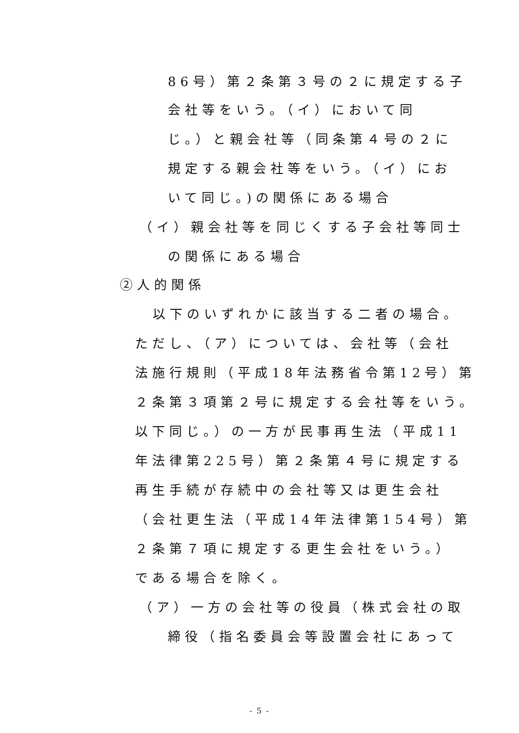86号）第２条第３号の２に規定する子
会社等をいう。（イ）において同
じ。）と親会社等（同条第４号の２に
規定する親会社等をいう。（イ）にお
いて同じ。)の関係にある場合
（イ）親会社等を同じくする子会社等同士
の関係にある場合
②人的関係
以下のいずれかに該当する二者の場合。
ただし、（ア）については、会社等（会社
法施行規則（平成18年法務省令第12号）第
２条第３項第２号に規定する会社等をいう。
以下同じ。）の一方が民事再生法（平成11
年法律第225号）第２条第４号に規定する
再生手続が存続中の会社等又は更生会社
（会社更生法（平成14年法律第154号）第
２条第７項に規定する更生会社をいう。）
である場合を除く。
（ア）一方の会社等の役員（株式会社の取
締役（指名委員会等設置会社にあって
- 5 -